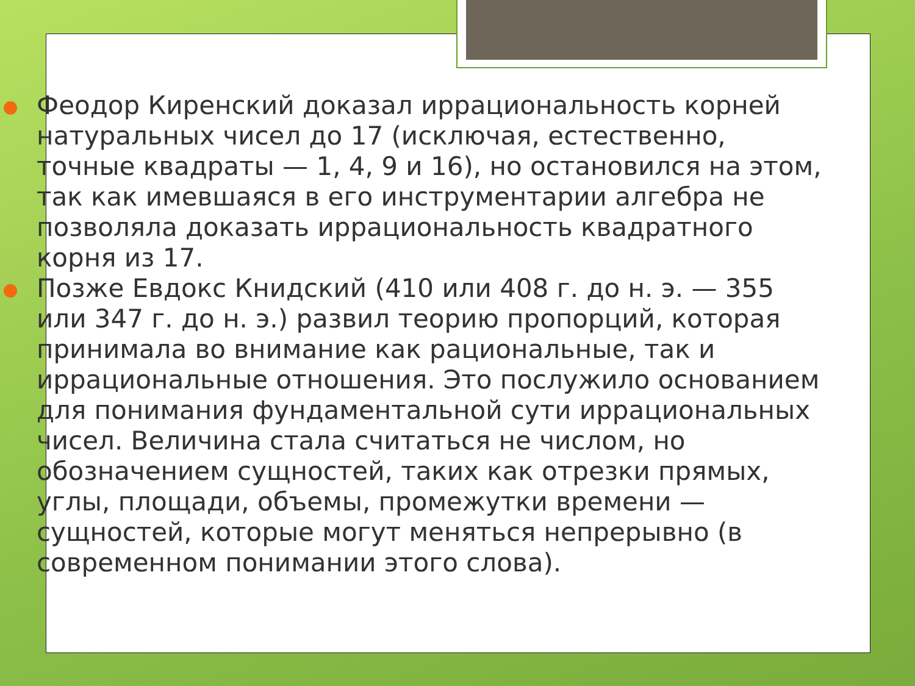Феодор Киренский доказал иррациональность корней натуральных чисел до 17 (исключая, естественно, точные квадраты — 1, 4, 9 и 16), но остановился на этом, так как имевшаяся в его инструментарии алгебра не позволяла доказать иррациональность квадратного корня из 17.
Позже Евдокс Книдский (410 или 408 г. до н. э. — 355 или 347 г. до н. э.) развил теорию пропорций, которая принимала во внимание как рациональные, так и иррациональные отношения. Это послужило основанием для понимания фундаментальной сути иррациональных чисел. Величина стала считаться не числом, но обозначением сущностей, таких как отрезки прямых, углы, площади, объемы, промежутки времени — сущностей, которые могут меняться непрерывно (в современном понимании этого слова).